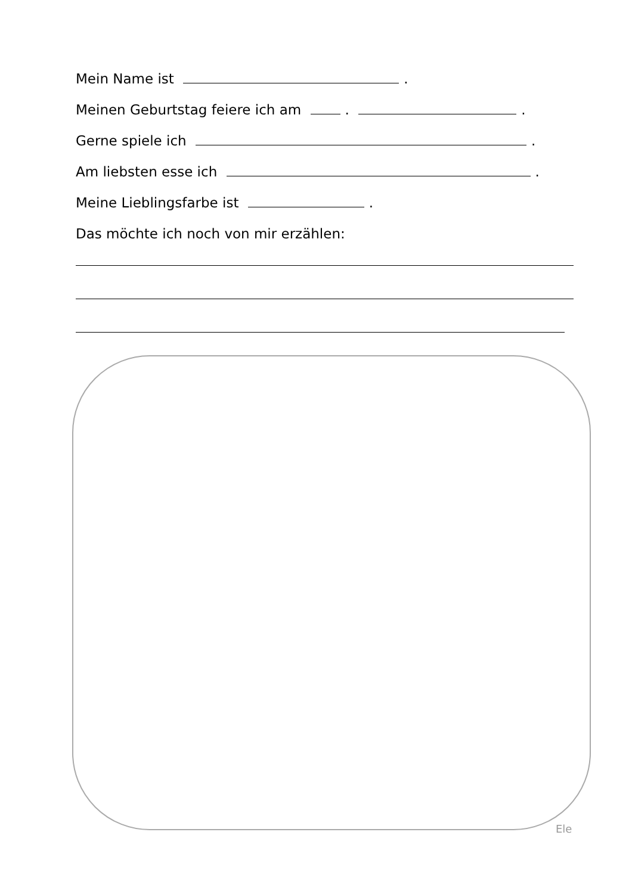Mein Name ist .
Meinen Geburtstag feiere ich am . .
Gerne spiele ich .
Am liebsten esse ich .
Meine Lieblingsfarbe ist .
Das möchte ich noch von mir erzählen:
Ele